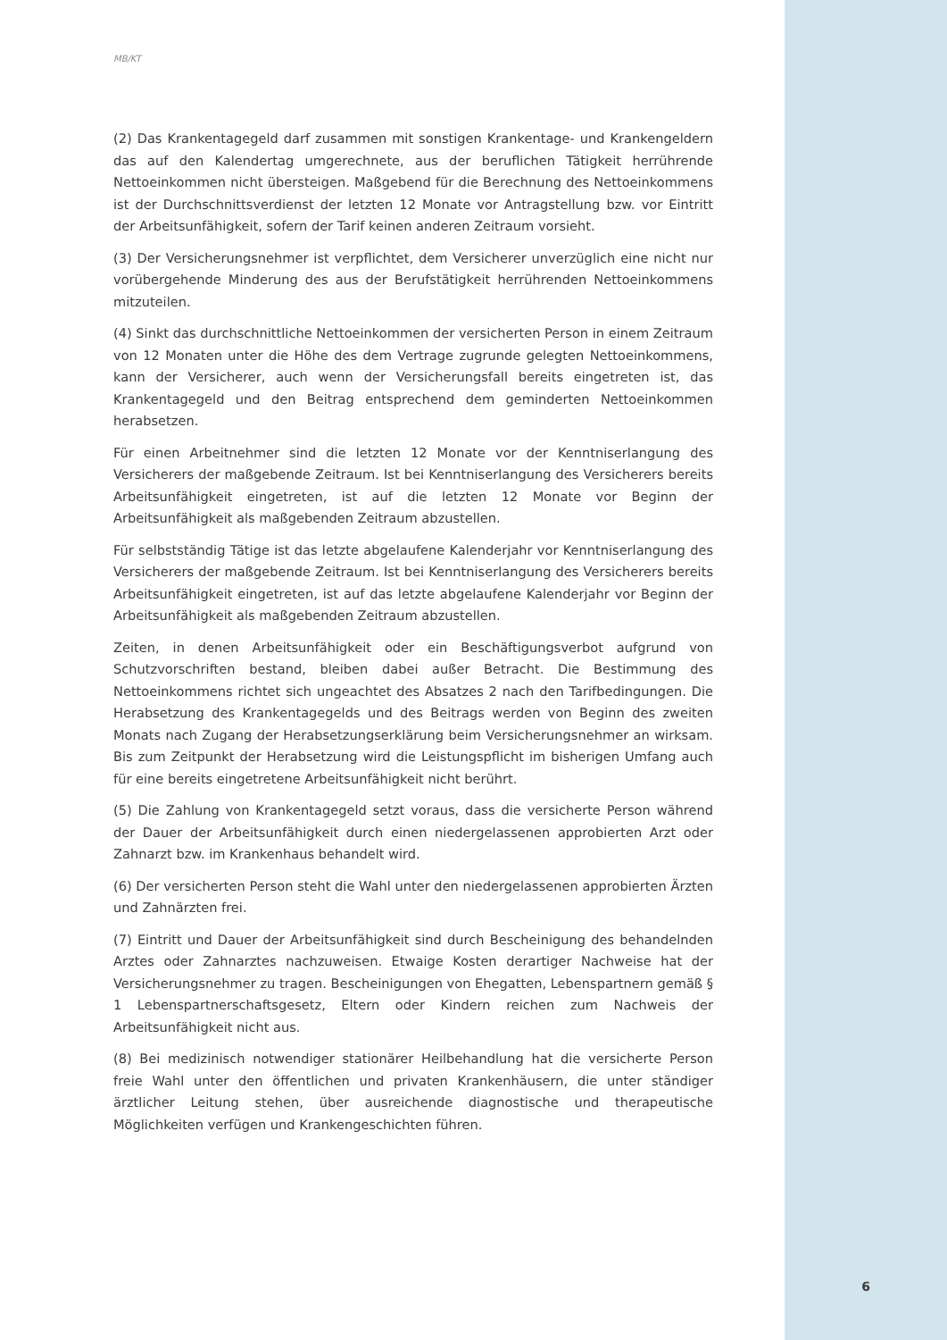MB/KT
(2) Das Krankentagegeld darf zusammen mit sonstigen Krankentage- und Krankengeldern das auf den Kalendertag umgerechnete, aus der beruflichen Tätigkeit herrührende Nettoeinkommen nicht übersteigen. Maßgebend für die Berechnung des Nettoeinkommens ist der Durchschnittsverdienst der letzten 12 Monate vor Antragstellung bzw. vor Eintritt der Arbeitsunfähigkeit, sofern der Tarif keinen anderen Zeitraum vorsieht.
(3) Der Versicherungsnehmer ist verpflichtet, dem Versicherer unverzüglich eine nicht nur vorübergehende Minderung des aus der Berufstätigkeit herrührenden Nettoeinkommens mitzuteilen.
(4) Sinkt das durchschnittliche Nettoeinkommen der versicherten Person in einem Zeitraum von 12 Monaten unter die Höhe des dem Vertrage zugrunde gelegten Nettoeinkommens, kann der Versicherer, auch wenn der Versicherungsfall bereits eingetreten ist, das Krankentagegeld und den Beitrag entsprechend dem geminderten Nettoeinkommen herabsetzen.
Für einen Arbeitnehmer sind die letzten 12 Monate vor der Kenntniserlangung des Versicherers der maßgebende Zeitraum. Ist bei Kenntniserlangung des Versicherers bereits Arbeitsunfähigkeit eingetreten, ist auf die letzten 12 Monate vor Beginn der Arbeitsunfähigkeit als maßgebenden Zeitraum abzustellen.
Für selbstständig Tätige ist das letzte abgelaufene Kalenderjahr vor Kenntniserlangung des Versicherers der maßgebende Zeitraum. Ist bei Kenntniserlangung des Versicherers bereits Arbeitsunfähigkeit eingetreten, ist auf das letzte abgelaufene Kalenderjahr vor Beginn der Arbeitsunfähigkeit als maßgebenden Zeitraum abzustellen.
Zeiten, in denen Arbeitsunfähigkeit oder ein Beschäftigungsverbot aufgrund von Schutzvorschriften bestand, bleiben dabei außer Betracht. Die Bestimmung des Nettoeinkommens richtet sich ungeachtet des Absatzes 2 nach den Tarifbedingungen. Die Herabsetzung des Krankentagegelds und des Beitrags werden von Beginn des zweiten Monats nach Zugang der Herabsetzungserklärung beim Versicherungsnehmer an wirksam. Bis zum Zeitpunkt der Herabsetzung wird die Leistungspflicht im bisherigen Umfang auch für eine bereits eingetretene Arbeitsunfähigkeit nicht berührt.
(5) Die Zahlung von Krankentagegeld setzt voraus, dass die versicherte Person während der Dauer der Arbeitsunfähigkeit durch einen niedergelassenen approbierten Arzt oder Zahnarzt bzw. im Krankenhaus behandelt wird.
(6) Der versicherten Person steht die Wahl unter den niedergelassenen approbierten Ärzten und Zahnärzten frei.
(7) Eintritt und Dauer der Arbeitsunfähigkeit sind durch Bescheinigung des behandelnden Arztes oder Zahnarztes nachzuweisen. Etwaige Kosten derartiger Nachweise hat der Versicherungsnehmer zu tragen. Bescheinigungen von Ehegatten, Lebenspartnern gemäß § 1 Lebenspartnerschaftsgesetz, Eltern oder Kindern reichen zum Nachweis der Arbeitsunfähigkeit nicht aus.
(8) Bei medizinisch notwendiger stationärer Heilbehandlung hat die versicherte Person freie Wahl unter den öffentlichen und privaten Krankenhäusern, die unter ständiger ärztlicher Leitung stehen, über ausreichende diagnostische und therapeutische Möglichkeiten verfügen und Krankengeschichten führen.
6